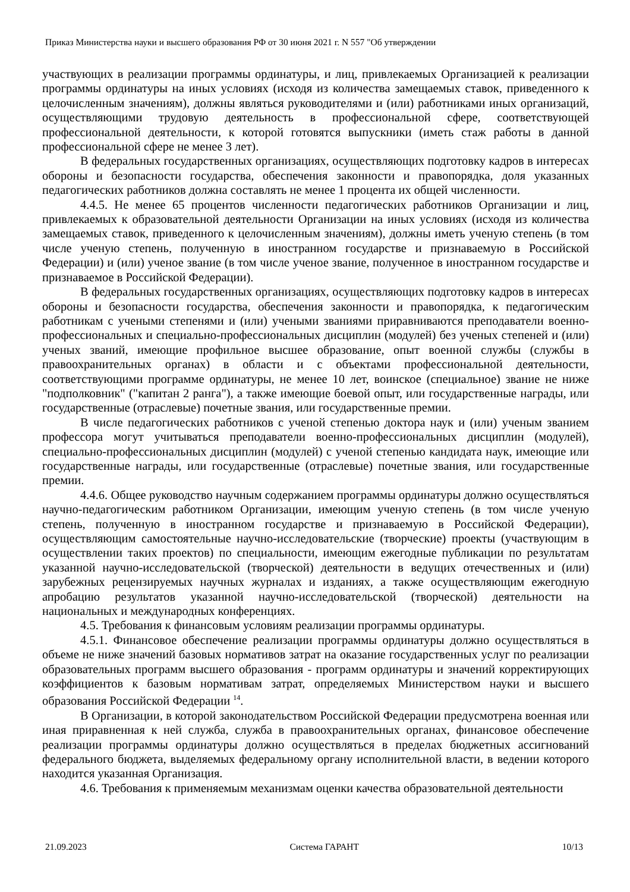Приказ Министерства науки и высшего образования РФ от 30 июня 2021 г. N 557 "Об утверждении
участвующих в реализации программы ординатуры, и лиц, привлекаемых Организацией к реализации программы ординатуры на иных условиях (исходя из количества замещаемых ставок, приведенного к целочисленным значениям), должны являться руководителями и (или) работниками иных организаций, осуществляющими трудовую деятельность в профессиональной сфере, соответствующей профессиональной деятельности, к которой готовятся выпускники (иметь стаж работы в данной профессиональной сфере не менее 3 лет).
В федеральных государственных организациях, осуществляющих подготовку кадров в интересах обороны и безопасности государства, обеспечения законности и правопорядка, доля указанных педагогических работников должна составлять не менее 1 процента их общей численности.
4.4.5. Не менее 65 процентов численности педагогических работников Организации и лиц, привлекаемых к образовательной деятельности Организации на иных условиях (исходя из количества замещаемых ставок, приведенного к целочисленным значениям), должны иметь ученую степень (в том числе ученую степень, полученную в иностранном государстве и признаваемую в Российской Федерации) и (или) ученое звание (в том числе ученое звание, полученное в иностранном государстве и признаваемое в Российской Федерации).
В федеральных государственных организациях, осуществляющих подготовку кадров в интересах обороны и безопасности государства, обеспечения законности и правопорядка, к педагогическим работникам с учеными степенями и (или) учеными званиями приравниваются преподаватели военно-профессиональных и специально-профессиональных дисциплин (модулей) без ученых степеней и (или) ученых званий, имеющие профильное высшее образование, опыт военной службы (службы в правоохранительных органах) в области и с объектами профессиональной деятельности, соответствующими программе ординатуры, не менее 10 лет, воинское (специальное) звание не ниже "подполковник" ("капитан 2 ранга"), а также имеющие боевой опыт, или государственные награды, или государственные (отраслевые) почетные звания, или государственные премии.
В числе педагогических работников с ученой степенью доктора наук и (или) ученым званием профессора могут учитываться преподаватели военно-профессиональных дисциплин (модулей), специально-профессиональных дисциплин (модулей) с ученой степенью кандидата наук, имеющие или государственные награды, или государственные (отраслевые) почетные звания, или государственные премии.
4.4.6. Общее руководство научным содержанием программы ординатуры должно осуществляться научно-педагогическим работником Организации, имеющим ученую степень (в том числе ученую степень, полученную в иностранном государстве и признаваемую в Российской Федерации), осуществляющим самостоятельные научно-исследовательские (творческие) проекты (участвующим в осуществлении таких проектов) по специальности, имеющим ежегодные публикации по результатам указанной научно-исследовательской (творческой) деятельности в ведущих отечественных и (или) зарубежных рецензируемых научных журналах и изданиях, а также осуществляющим ежегодную апробацию результатов указанной научно-исследовательской (творческой) деятельности на национальных и международных конференциях.
4.5. Требования к финансовым условиям реализации программы ординатуры.
4.5.1. Финансовое обеспечение реализации программы ординатуры должно осуществляться в объеме не ниже значений базовых нормативов затрат на оказание государственных услуг по реализации образовательных программ высшего образования - программ ординатуры и значений корректирующих коэффициентов к базовым нормативам затрат, определяемых Министерством науки и высшего образования Российской Федерации <sup>14</sup>.
В Организации, в которой законодательством Российской Федерации предусмотрена военная или иная приравненная к ней служба, служба в правоохранительных органах, финансовое обеспечение реализации программы ординатуры должно осуществляться в пределах бюджетных ассигнований федерального бюджета, выделяемых федеральному органу исполнительной власти, в ведении которого находится указанная Организация.
4.6. Требования к применяемым механизмам оценки качества образовательной деятельности
21.09.2023 Система ГАРАНТ 10/13